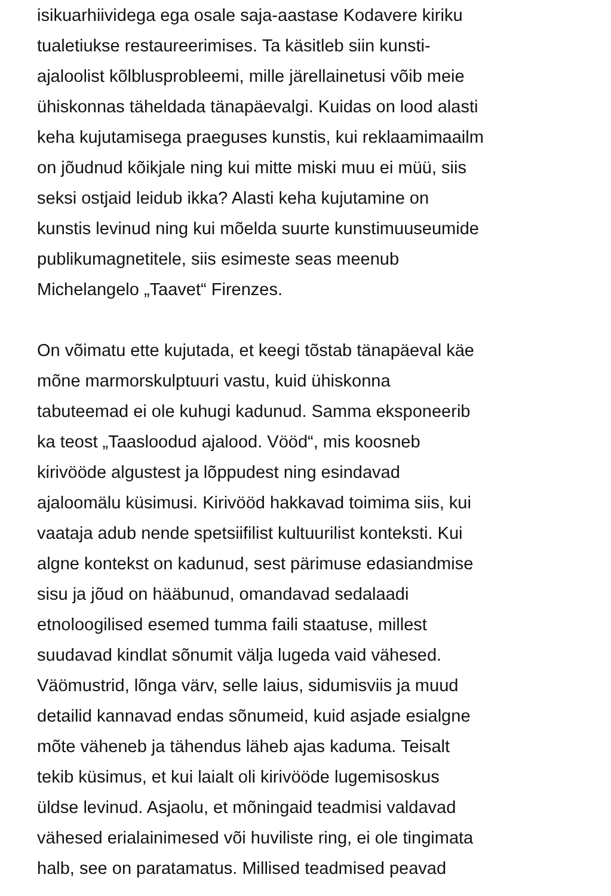isikuarhiividega ega osale saja-aastase Kodavere kiriku
tualetiukse restaureerimises. Ta käsitleb siin kunsti-
ajaloolist kõlblusprobleemi, mille järellainetusi võib meie
ühiskonnas täheldada tänapäevalgi. Kuidas on lood alasti
keha kujutamisega praeguses kunstis, kui reklaamimaailm
on jõudnud kõikjale ning kui mitte miski muu ei müü, siis
seksi ostjaid leidub ikka? Alasti keha kujutamine on
kunstis levinud ning kui mõelda suurte kunstimuuseumide
publikumagnetitele, siis esimeste seas meenub
Michelangelo „Taavet“ Firenzes.
On võimatu ette kujutada, et keegi tõstab tänapäeval käe
mõne marmorskulptuuri vastu, kuid ühiskonna
tabuteemad ei ole kuhugi kadunud. Samma eksponeerib
ka teost „Taasloodud ajalood. Vööd“, mis koosneb
kirivööde algustest ja lõppudest ning esindavad
ajaloomälu küsimusi. Kirivööd hakkavad toimima siis, kui
vaataja adub nende spetsiifilist kultuurilist konteksti. Kui
algne kontekst on kadunud, sest pärimuse edasiandmise
sisu ja jõud on hääbunud, omandavad sedalaadi
etnoloogilised esemed tumma faili staatuse, millest
suudavad kindlat sõnumit välja lugeda vaid vähesed.
Väömustrid, lõnga värv, selle laius, sidumisviis ja muud
detailid kannavad endas sõnumeid, kuid asjade esialgne
mõte väheneb ja tähendus läheb ajas kaduma. Teisalt
tekib küsimus, et kui laialt oli kirivööde lugemisoskus
üldse levinud. Asjaolu, et mõningaid teadmisi valdavad
vähesed erialainimesed või huviliste ring, ei ole tingimata
halb, see on paratamatus. Millised teadmised peavad